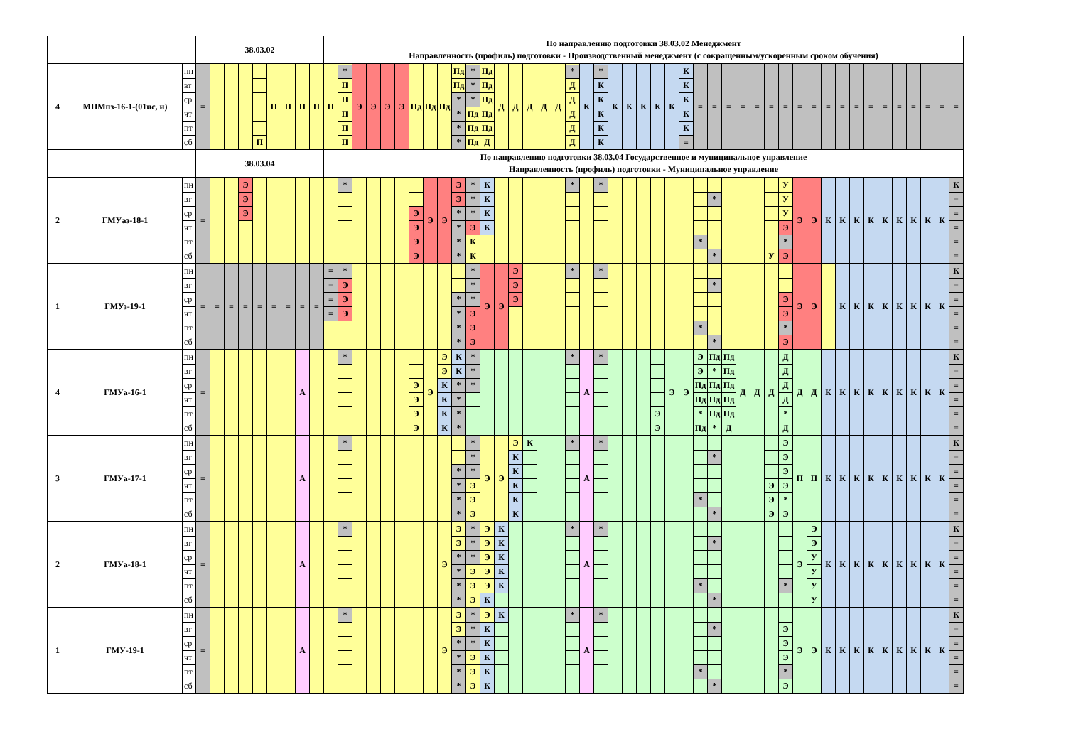| | | | 38.03.02 | | | | | | | | | По направлению подготовки 38.03.02 Менеджмент Направленность (профиль) подготовки - Производственный менеджмент (с сокращенным/ускоренным сроком обучения) | | | | | | | | | | | | | | | | | | | | | | | | | | | | | | | | | | | | | | | | | | | | |
| 4 | МПМпз-16-1-(01ис, и) | пн вт ср чт пт сб | = | | | | П | П | П | П | П | П | * П П П П П | Э | Э | Э | Э | Пд | Пд | Пд | Пд Пд * * * * | * * * Пд Пд Пд | Пд Пд Пд Пд Пд Д | Д | Д | Д | Д | Д | * Д Д Д Д Д | К | * К К К К К | К | К | К | К | К | К К К К К = | = | = | = | = | = | = | = | = | = | = | = | = | = | = | = | = | = | = | = |
| | | | 38.03.04 | | | | | | | | | По направлению подготовки 38.03.04 Государственное и муниципальное управление Направленность (профиль) подготовки - Муниципальное управление | | | | | | | | | | | | | | | | | | | | | | | | | | | | | | | | | | | | | | | | | | | | |
| 2 | ГМУаз-18-1 | пн вт ср чт пт сб | = | | | Э Э Э | | | | | | | * | | | | | Э Э Э Э | Э | Э | Э Э * * * * | * * * Э К К | К К К К | | | | | | * | | * | | | | | | | * | * * | | | | У | У У У Э * Э | Э | Э | К | К | К | К | К | К | К | К | К | К = = = = = |
| 1 | ГМУз-19-1 | пн вт ср чт пт сб | = | = | = | = | = | = | = | = | = | = = = = | * Э Э Э | | | | | | | | * * * * | * * * Э Э Э | Э | Э | Э Э Э | | | | * | | * | | | | | | | * | * * | | | | | Э Э * Э | Э | Э | | К | К | К | К | К | К | К | К | К = = = = = |
| 4 | ГМУа-16-1 | пн вт ср чт пт сб | = | | | | | | | А | | | * | | | | | Э Э Э Э | Э | Э Э К К К К | К К * * * * | * * * | | | | | | | * | А | * | | | | Э Э | Э | Э | Э Э Пд Пд * Пд | Пд * Пд Пд Пд * | Пд Пд Пд Пд Пд Д | Д | Д | Д | Д Д Д Д * Д | Д | Д | К | К | К | К | К | К | К | К | К | К = = = = = |
| 3 | ГМУа-17-1 | пн вт ср чт пт сб | = | | | | | | | А | | | * | | | | | | | | * * * * | * * * Э Э Э | Э | Э | Э К К К К К | К | | | * | А | * | | | | | | | * | * * | | | | Э Э Э | Э Э Э Э * Э | П | П | К | К | К | К | К | К | К | К | К | К = = = = = |
| 2 | ГМУа-18-1 | пн вт ср чт пт сб | = | | | | | | | А | | | * | | | | | | | Э | Э Э * * * * | * * * Э Э Э | Э Э Э Э Э К | К К К К К | | | | | * | А | * | | | | | | | * | * * | | | | | * | Э | Э Э У У У У | К | К | К | К | К | К | К | К | К | К = = = = = |
| 1 | ГМУ-19-1 | пн вт ср чт пт сб | = | | | | | | | А | | | * | | | | | | | Э | Э Э * * * * | * * * Э Э Э | Э К К К К К | К | | | | | * | А | * | | | | | | | * | * * | | | | | Э Э Э * Э | Э | Э | К | К | К | К | К | К | К | К | К | К = = = = = |